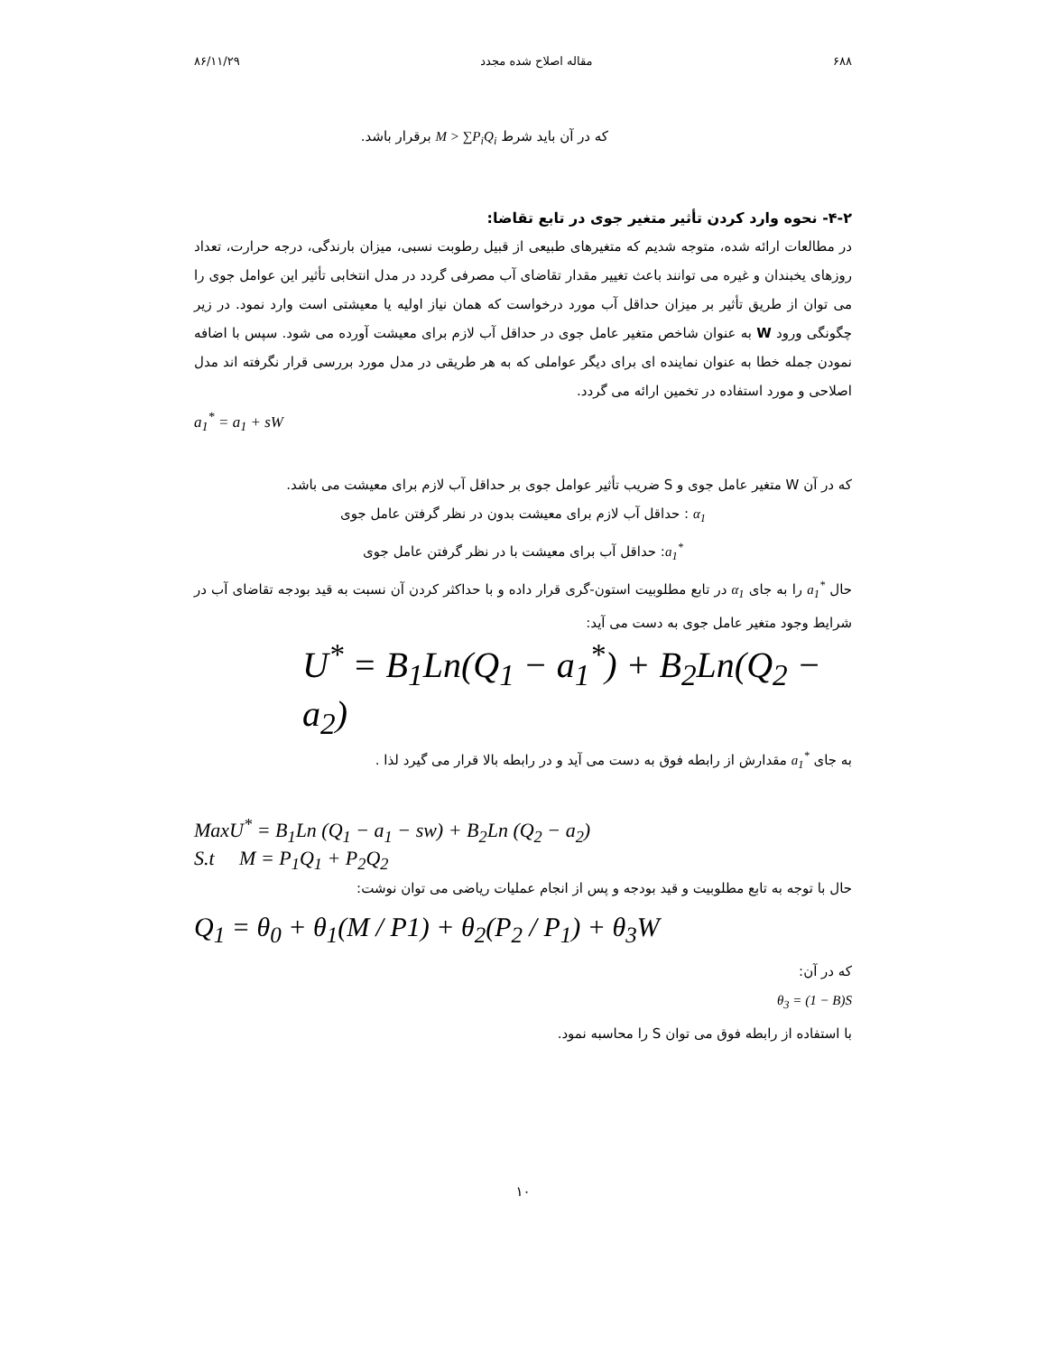۶۸۸ مقاله اصلاح شده مجدد ۸۶/۱۱/۲۹
که در آن باید شرط M > ∑P<sub>i</sub>Q<sub>i</sub> برقرار باشد.
۴-۲- نحوه وارد کردن تأثیر متغیر جوی در تابع تقاضا:
در مطالعات ارائه شده، متوجه شدیم که متغیرهای طبیعی از قبیل رطوبت نسبی، میزان بارندگی، درجه حرارت، تعداد روزهای یخبندان و غیره می توانند باعث تغییر مقدار تقاضای آب مصرفی گردد در مدل انتخابی تأثیر این عوامل جوی را می توان از طریق تأثیر بر میزان حداقل آب مورد درخواست که همان نیاز اولیه یا معیشتی است وارد نمود. در زیر چگونگی ورود W به عنوان شاخص متغیر عامل جوی در حداقل آب لازم برای معیشت آورده می شود. سپس با اضافه نمودن جمله خطا به عنوان نماینده ای برای دیگر عواملی که به هر طریقی در مدل مورد بررسی قرار نگرفته اند مدل اصلاحی و مورد استفاده در تخمین ارائه می گردد.
a<sub>1</sub><sup>*</sup> = a<sub>1</sub> + sW
که در آن W متغیر عامل جوی و S ضریب تأثیر عوامل جوی بر حداقل آب لازم برای معیشت می باشد.
α<sub>1</sub> : حداقل آب لازم برای معیشت بدون در نظر گرفتن عامل جوی
a<sub>1</sub><sup>*</sup>: حداقل آب برای معیشت با در نظر گرفتن عامل جوی
حال a<sub>1</sub><sup>*</sup> را به جای α<sub>1</sub> در تابع مطلوبیت استون-گری قرار داده و با حداکثر کردن آن نسبت به قید بودجه تقاضای آب در شرایط وجود متغیر عامل جوی به دست می آید:
U<sup>*</sup> = B<sub>1</sub>Ln(Q<sub>1</sub> − a<sub>1</sub><sup>*</sup>) + B<sub>2</sub>Ln(Q<sub>2</sub> − a<sub>2</sub>)
به جای a<sub>1</sub><sup>*</sup> مقدارش از رابطه فوق به دست می آید و در رابطه بالا قرار می گیرد لذا .
MaxU<sup>*</sup> = B<sub>1</sub>Ln (Q<sub>1</sub> − a<sub>1</sub> − sw) + B<sub>2</sub>Ln (Q<sub>2</sub> − a<sub>2</sub>)
S.t M = P<sub>1</sub>Q<sub>1</sub> + P<sub>2</sub>Q<sub>2</sub>
حال با توجه به تابع مطلوبیت و قید بودجه و پس از انجام عملیات ریاضی می توان نوشت:
Q<sub>1</sub> = θ<sub>0</sub> + θ<sub>1</sub>(M / P1) + θ<sub>2</sub>(P<sub>2</sub> / P<sub>1</sub>) + θ<sub>3</sub>W
که در آن:
θ<sub>3</sub> = (1 − B)S
با استفاده از رابطه فوق می توان S را محاسبه نمود.
۱۰